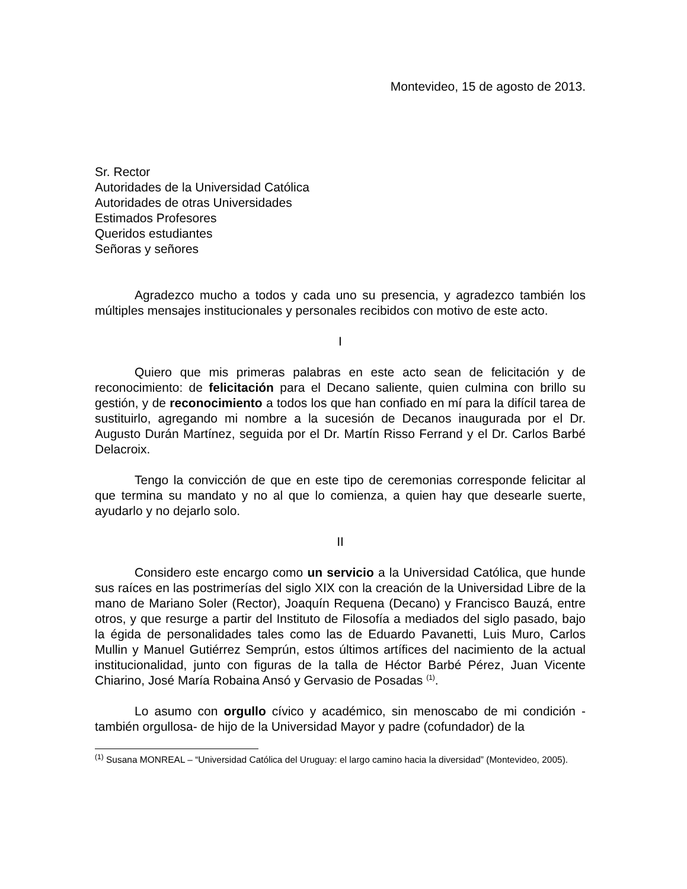Montevideo, 15 de agosto de 2013.
Sr. Rector
Autoridades de la Universidad Católica
Autoridades de otras Universidades
Estimados Profesores
Queridos estudiantes
Señoras y señores
Agradezco mucho a todos y cada uno su presencia, y agradezco también los múltiples mensajes institucionales y personales recibidos con motivo de este acto.
I
Quiero que mis primeras palabras en este acto sean de felicitación y de reconocimiento: de felicitación para el Decano saliente, quien culmina con brillo su gestión, y de reconocimiento a todos los que han confiado en mí para la difícil tarea de sustituirlo, agregando mi nombre a la sucesión de Decanos inaugurada por el Dr. Augusto Durán Martínez, seguida por el Dr. Martín Risso Ferrand y el Dr. Carlos Barbé Delacroix.
Tengo la convicción de que en este tipo de ceremonias corresponde felicitar al que termina su mandato y no al que lo comienza, a quien hay que desearle suerte, ayudarlo y no dejarlo solo.
II
Considero este encargo como un servicio a la Universidad Católica, que hunde sus raíces en las postrimerías del siglo XIX con la creación de la Universidad Libre de la mano de Mariano Soler (Rector), Joaquín Requena (Decano) y Francisco Bauzá, entre otros, y que resurge a partir del Instituto de Filosofía a mediados del siglo pasado, bajo la égida de personalidades tales como las de Eduardo Pavanetti, Luis Muro, Carlos Mullin y Manuel Gutiérrez Semprún, estos últimos artífices del nacimiento de la actual institucionalidad, junto con figuras de la talla de Héctor Barbé Pérez, Juan Vicente Chiarino, José María Robaina Ansó y Gervasio de Posadas <sup>(1)</sup>.
Lo asumo con orgullo cívico y académico, sin menoscabo de mi condición -también orgullosa- de hijo de la Universidad Mayor y padre (cofundador) de la
<sup>(1)</sup> Susana MONREAL – “Universidad Católica del Uruguay: el largo camino hacia la diversidad” (Montevideo, 2005).